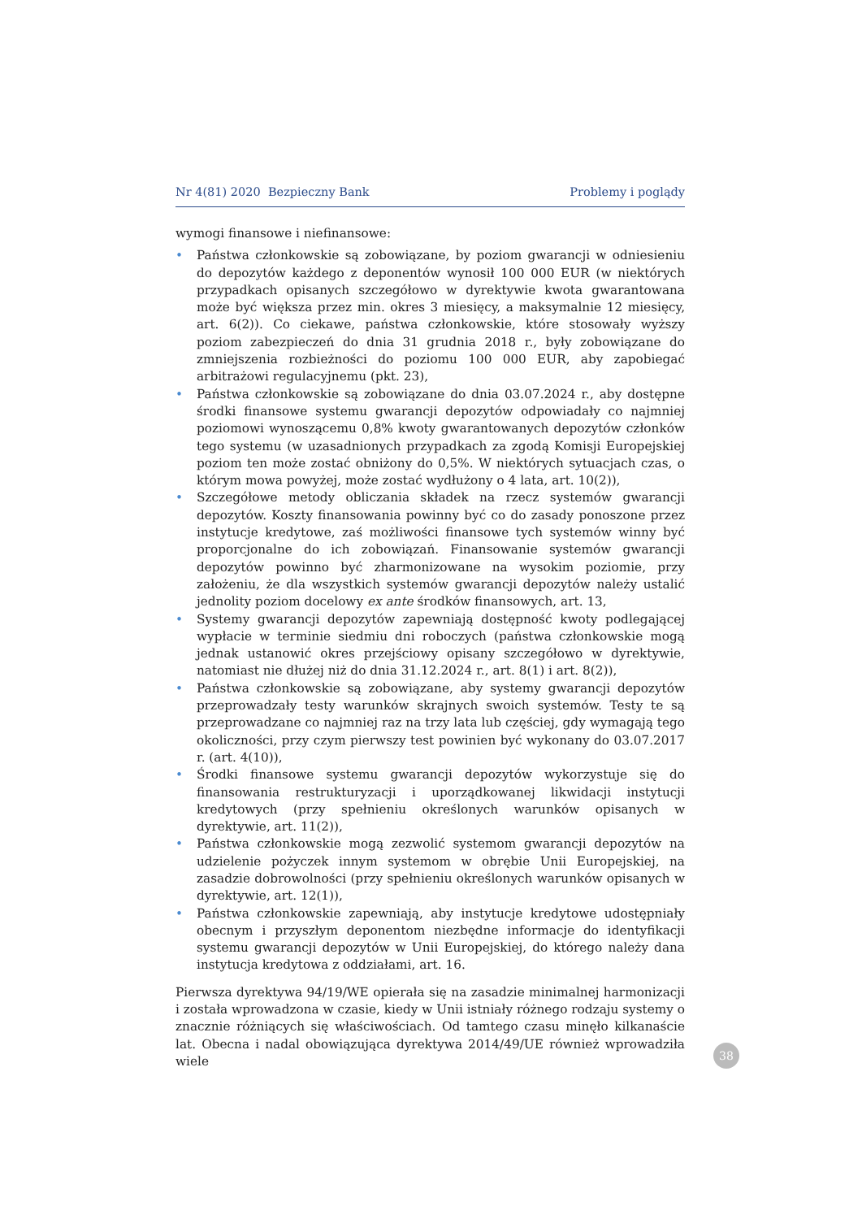Nr 4(81) 2020 Bezpieczny Bank Problemy i poglądy
wymogi finansowe i niefinansowe:
• Państwa członkowskie są zobowiązane, by poziom gwarancji w odniesieniu do depozytów każdego z deponentów wynosił 100 000 EUR (w niektórych przypadkach opisanych szczegółowo w dyrektywie kwota gwarantowana może być większa przez min. okres 3 miesięcy, a maksymalnie 12 miesięcy, art. 6(2)). Co ciekawe, państwa członkowskie, które stosowały wyższy poziom zabezpieczeń do dnia 31 grudnia 2018 r., były zobowiązane do zmniejszenia rozbieżności do poziomu 100 000 EUR, aby zapobiegać arbitrażowi regulacyjnemu (pkt. 23),
• Państwa członkowskie są zobowiązane do dnia 03.07.2024 r., aby dostępne środki finansowe systemu gwarancji depozytów odpowiadały co najmniej poziomowi wynoszącemu 0,8% kwoty gwarantowanych depozytów członków tego systemu (w uzasadnionych przypadkach za zgodą Komisji Europejskiej poziom ten może zostać obniżony do 0,5%. W niektórych sytuacjach czas, o którym mowa powyżej, może zostać wydłużony o 4 lata, art. 10(2)),
• Szczegółowe metody obliczania składek na rzecz systemów gwarancji depozytów. Koszty finansowania powinny być co do zasady ponoszone przez instytucje kredytowe, zaś możliwości finansowe tych systemów winny być proporcjonalne do ich zobowiązań. Finansowanie systemów gwarancji depozytów powinno być zharmonizowane na wysokim poziomie, przy założeniu, że dla wszystkich systemów gwarancji depozytów należy ustalić jednolity poziom docelowy ex ante środków finansowych, art. 13,
• Systemy gwarancji depozytów zapewniają dostępność kwoty podlegającej wypłacie w terminie siedmiu dni roboczych (państwa członkowskie mogą jednak ustanowić okres przejściowy opisany szczegółowo w dyrektywie, natomiast nie dłużej niż do dnia 31.12.2024 r., art. 8(1) i art. 8(2)),
• Państwa członkowskie są zobowiązane, aby systemy gwarancji depozytów przeprowadzały testy warunków skrajnych swoich systemów. Testy te są przeprowadzane co najmniej raz na trzy lata lub częściej, gdy wymagają tego okoliczności, przy czym pierwszy test powinien być wykonany do 03.07.2017 r. (art. 4(10)),
• Środki finansowe systemu gwarancji depozytów wykorzystuje się do finansowania restrukturyzacji i uporządkowanej likwidacji instytucji kredytowych (przy spełnieniu określonych warunków opisanych w dyrektywie, art. 11(2)),
• Państwa członkowskie mogą zezwolić systemom gwarancji depozytów na udzielenie pożyczek innym systemom w obrębie Unii Europejskiej, na zasadzie dobrowolności (przy spełnieniu określonych warunków opisanych w dyrektywie, art. 12(1)),
• Państwa członkowskie zapewniają, aby instytucje kredytowe udostępniały obecnym i przyszłym deponentom niezbędne informacje do identyfikacji systemu gwarancji depozytów w Unii Europejskiej, do którego należy dana instytucja kredytowa z oddziałami, art. 16.
Pierwsza dyrektywa 94/19/WE opierała się na zasadzie minimalnej harmonizacji i została wprowadzona w czasie, kiedy w Unii istniały różnego rodzaju systemy o znacznie różniących się właściwościach. Od tamtego czasu minęło kilkanaście lat. Obecna i nadal obowiązująca dyrektywa 2014/49/UE również wprowadziła wiele
38